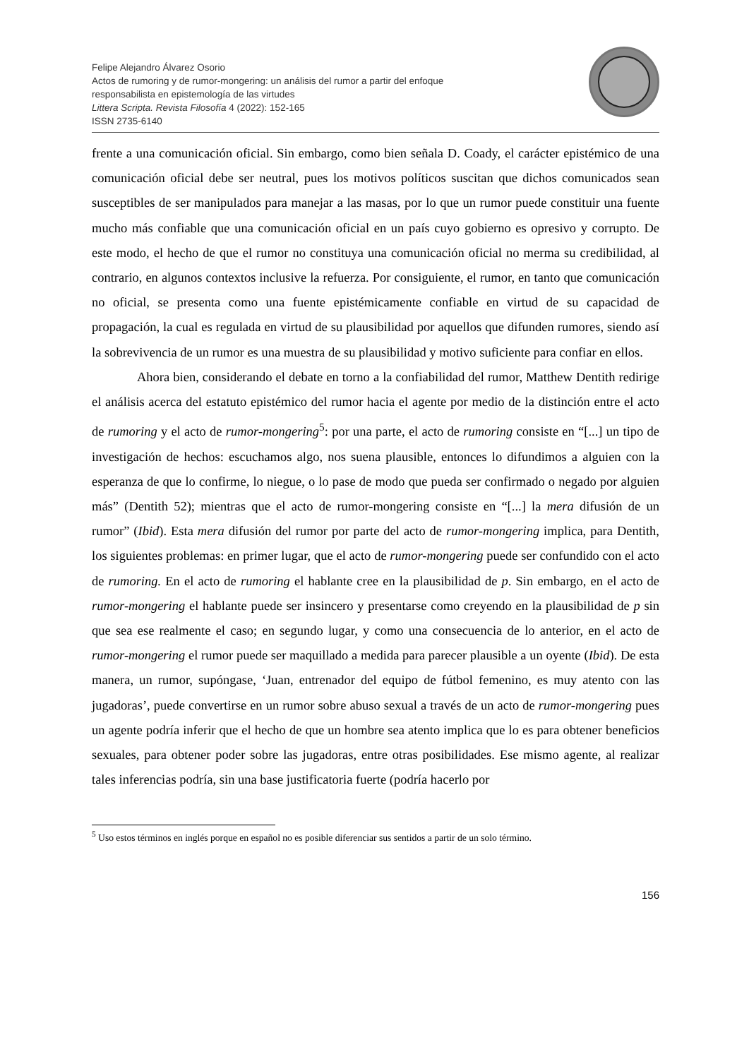Felipe Alejandro Álvarez Osorio
Actos de rumoring y de rumor-mongering: un análisis del rumor a partir del enfoque
responsabilista en epistemología de las virtudes
Littera Scripta. Revista Filosofía 4 (2022): 152-165
ISSN 2735-6140
frente a una comunicación oficial. Sin embargo, como bien señala D. Coady, el carácter epistémico de una comunicación oficial debe ser neutral, pues los motivos políticos suscitan que dichos comunicados sean susceptibles de ser manipulados para manejar a las masas, por lo que un rumor puede constituir una fuente mucho más confiable que una comunicación oficial en un país cuyo gobierno es opresivo y corrupto. De este modo, el hecho de que el rumor no constituya una comunicación oficial no merma su credibilidad, al contrario, en algunos contextos inclusive la refuerza. Por consiguiente, el rumor, en tanto que comunicación no oficial, se presenta como una fuente epistémicamente confiable en virtud de su capacidad de propagación, la cual es regulada en virtud de su plausibilidad por aquellos que difunden rumores, siendo así la sobrevivencia de un rumor es una muestra de su plausibilidad y motivo suficiente para confiar en ellos.
Ahora bien, considerando el debate en torno a la confiabilidad del rumor, Matthew Dentith redirige el análisis acerca del estatuto epistémico del rumor hacia el agente por medio de la distinción entre el acto de rumoring y el acto de rumor-mongering<sup>5</sup>: por una parte, el acto de rumoring consiste en “[...] un tipo de investigación de hechos: escuchamos algo, nos suena plausible, entonces lo difundimos a alguien con la esperanza de que lo confirme, lo niegue, o lo pase de modo que pueda ser confirmado o negado por alguien más” (Dentith 52); mientras que el acto de rumor-mongering consiste en “[...] la mera difusión de un rumor” (Ibid). Esta mera difusión del rumor por parte del acto de rumor-mongering implica, para Dentith, los siguientes problemas: en primer lugar, que el acto de rumor-mongering puede ser confundido con el acto de rumoring. En el acto de rumoring el hablante cree en la plausibilidad de p. Sin embargo, en el acto de rumor-mongering el hablante puede ser insincero y presentarse como creyendo en la plausibilidad de p sin que sea ese realmente el caso; en segundo lugar, y como una consecuencia de lo anterior, en el acto de rumor-mongering el rumor puede ser maquillado a medida para parecer plausible a un oyente (Ibid). De esta manera, un rumor, supóngase, ‘Juan, entrenador del equipo de fútbol femenino, es muy atento con las jugadoras’, puede convertirse en un rumor sobre abuso sexual a través de un acto de rumor-mongering pues un agente podría inferir que el hecho de que un hombre sea atento implica que lo es para obtener beneficios sexuales, para obtener poder sobre las jugadoras, entre otras posibilidades. Ese mismo agente, al realizar tales inferencias podría, sin una base justificatoria fuerte (podría hacerlo por
<sup>5</sup> Uso estos términos en inglés porque en español no es posible diferenciar sus sentidos a partir de un solo término.
156